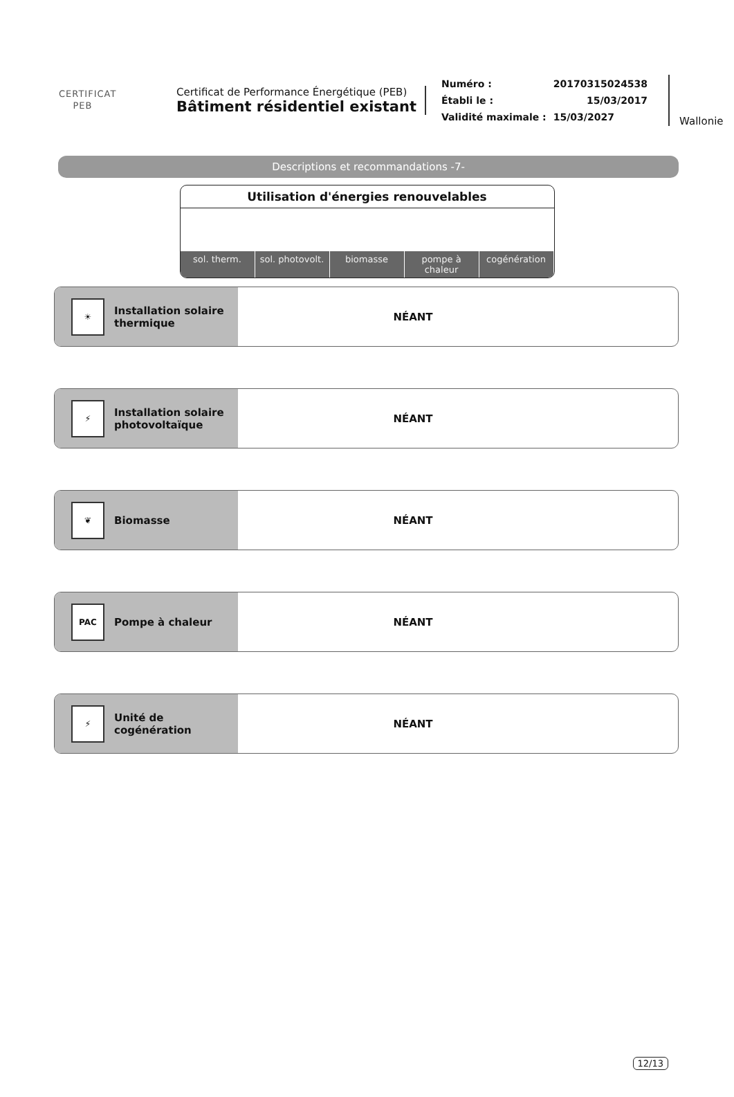CERTIFICAT
PEB
Certificat de Performance Énergétique (PEB)
Bâtiment résidentiel existant
| Numéro : | 20170315024538 |
| Établi le : | 15/03/2017 |
| Validité maximale : | 15/03/2027 |
Wallonie
Descriptions et recommandations -7-
Utilisation d'énergies renouvelables
sol. therm. sol. photovolt. biomasse pompe à chaleur cogénération
☀
Installation solaire
thermique
NÉANT
⚡
Installation solaire
photovoltaïque
NÉANT
❦
Biomasse
NÉANT
PAC
Pompe à chaleur
NÉANT
⚡
Unité de
cogénération
NÉANT
12/13